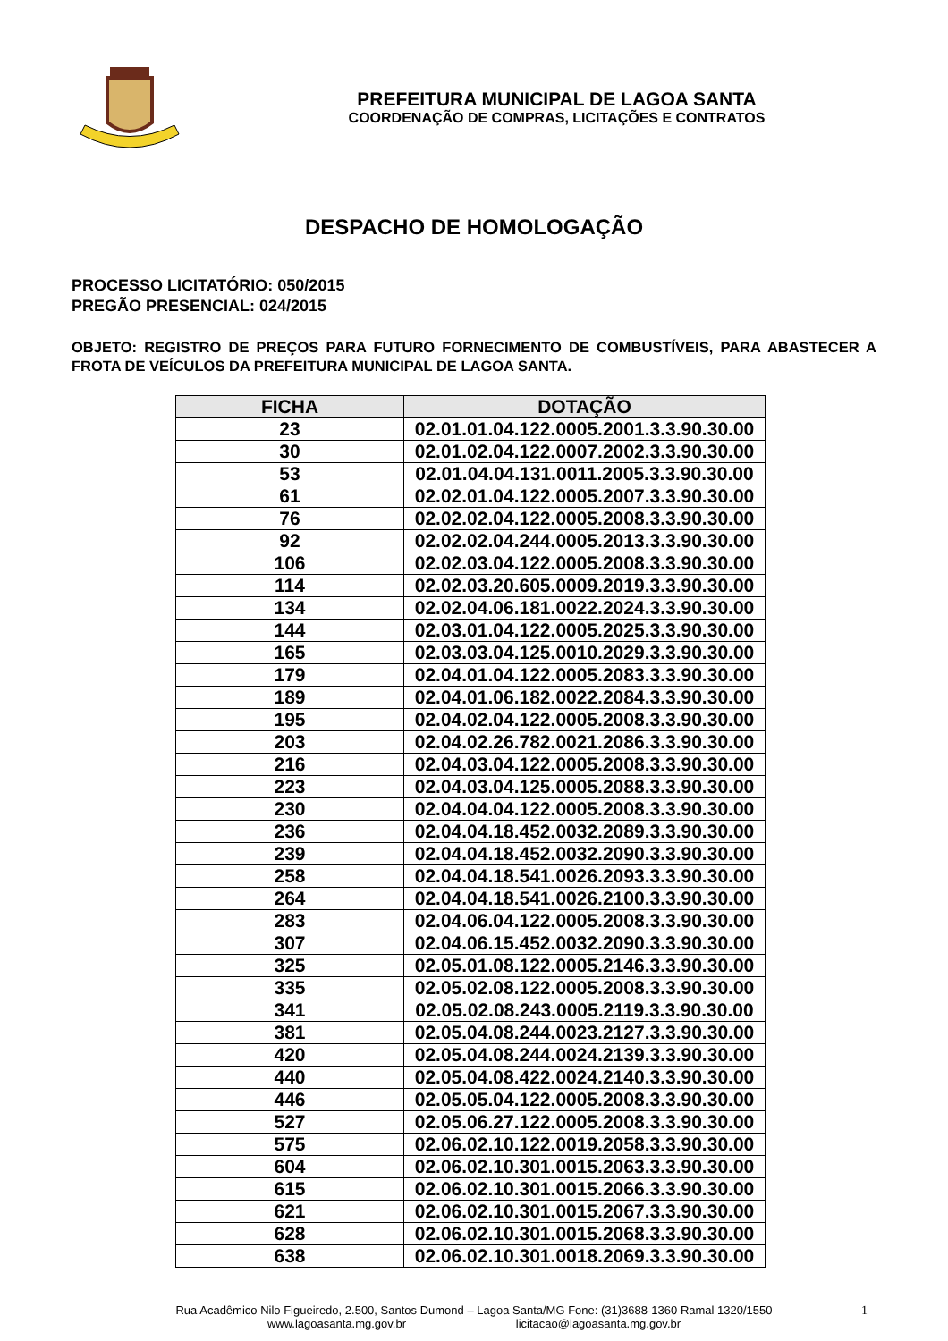PREFEITURA MUNICIPAL DE LAGOA SANTA
COORDENAÇÃO DE COMPRAS, LICITAÇÕES E CONTRATOS
DESPACHO DE HOMOLOGAÇÃO
PROCESSO LICITATÓRIO: 050/2015
PREGÃO PRESENCIAL: 024/2015
OBJETO: REGISTRO DE PREÇOS PARA FUTURO FORNECIMENTO DE COMBUSTÍVEIS, PARA ABASTECER A FROTA DE VEÍCULOS DA PREFEITURA MUNICIPAL DE LAGOA SANTA.
| FICHA | DOTAÇÃO |
| --- | --- |
| 23 | 02.01.01.04.122.0005.2001.3.3.90.30.00 |
| 30 | 02.01.02.04.122.0007.2002.3.3.90.30.00 |
| 53 | 02.01.04.04.131.0011.2005.3.3.90.30.00 |
| 61 | 02.02.01.04.122.0005.2007.3.3.90.30.00 |
| 76 | 02.02.02.04.122.0005.2008.3.3.90.30.00 |
| 92 | 02.02.02.04.244.0005.2013.3.3.90.30.00 |
| 106 | 02.02.03.04.122.0005.2008.3.3.90.30.00 |
| 114 | 02.02.03.20.605.0009.2019.3.3.90.30.00 |
| 134 | 02.02.04.06.181.0022.2024.3.3.90.30.00 |
| 144 | 02.03.01.04.122.0005.2025.3.3.90.30.00 |
| 165 | 02.03.03.04.125.0010.2029.3.3.90.30.00 |
| 179 | 02.04.01.04.122.0005.2083.3.3.90.30.00 |
| 189 | 02.04.01.06.182.0022.2084.3.3.90.30.00 |
| 195 | 02.04.02.04.122.0005.2008.3.3.90.30.00 |
| 203 | 02.04.02.26.782.0021.2086.3.3.90.30.00 |
| 216 | 02.04.03.04.122.0005.2008.3.3.90.30.00 |
| 223 | 02.04.03.04.125.0005.2088.3.3.90.30.00 |
| 230 | 02.04.04.04.122.0005.2008.3.3.90.30.00 |
| 236 | 02.04.04.18.452.0032.2089.3.3.90.30.00 |
| 239 | 02.04.04.18.452.0032.2090.3.3.90.30.00 |
| 258 | 02.04.04.18.541.0026.2093.3.3.90.30.00 |
| 264 | 02.04.04.18.541.0026.2100.3.3.90.30.00 |
| 283 | 02.04.06.04.122.0005.2008.3.3.90.30.00 |
| 307 | 02.04.06.15.452.0032.2090.3.3.90.30.00 |
| 325 | 02.05.01.08.122.0005.2146.3.3.90.30.00 |
| 335 | 02.05.02.08.122.0005.2008.3.3.90.30.00 |
| 341 | 02.05.02.08.243.0005.2119.3.3.90.30.00 |
| 381 | 02.05.04.08.244.0023.2127.3.3.90.30.00 |
| 420 | 02.05.04.08.244.0024.2139.3.3.90.30.00 |
| 440 | 02.05.04.08.422.0024.2140.3.3.90.30.00 |
| 446 | 02.05.05.04.122.0005.2008.3.3.90.30.00 |
| 527 | 02.05.06.27.122.0005.2008.3.3.90.30.00 |
| 575 | 02.06.02.10.122.0019.2058.3.3.90.30.00 |
| 604 | 02.06.02.10.301.0015.2063.3.3.90.30.00 |
| 615 | 02.06.02.10.301.0015.2066.3.3.90.30.00 |
| 621 | 02.06.02.10.301.0015.2067.3.3.90.30.00 |
| 628 | 02.06.02.10.301.0015.2068.3.3.90.30.00 |
| 638 | 02.06.02.10.301.0018.2069.3.3.90.30.00 |
Rua Acadêmico Nilo Figueiredo, 2.500, Santos Dumond – Lagoa Santa/MG Fone: (31)3688-1360 Ramal 1320/1550
www.lagoasanta.mg.gov.br licitacao@lagoasanta.mg.gov.br
1